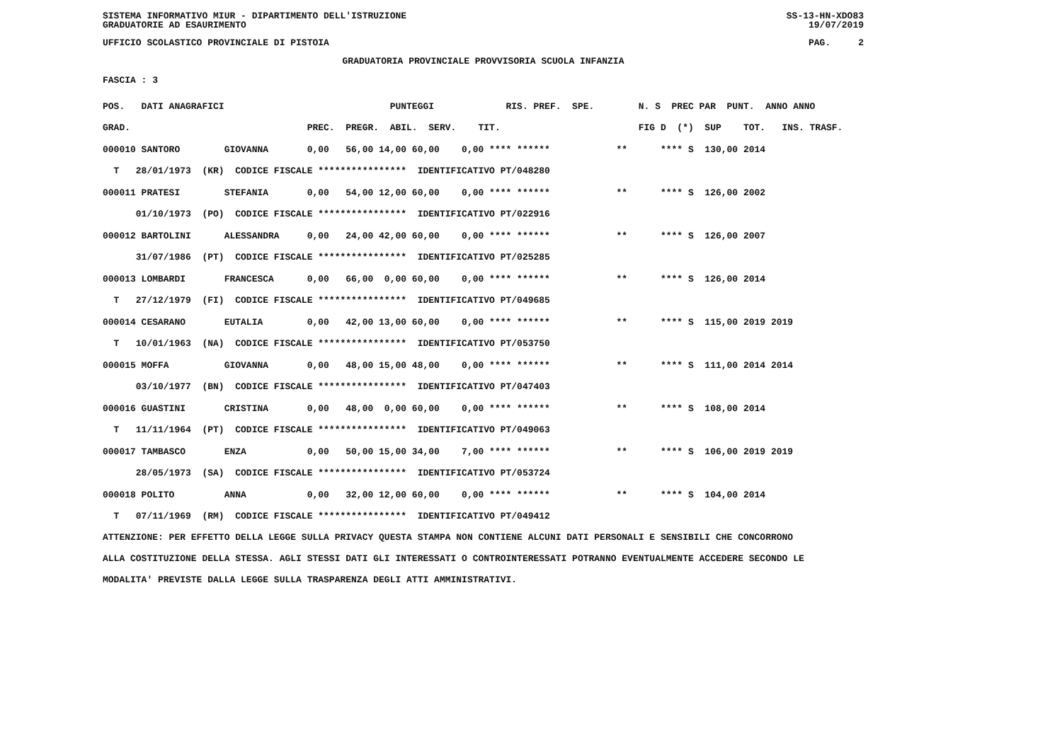SISTEMA INFORMATIVO MIUR - DIPARTIMENTO DELL'ISTRUZIONE SS-13-HN-XDO83
GRADUATORIE AD ESAURIMENTO 19/07/2019
UFFICIO SCOLASTICO PROVINCIALE DI PISTOIA PAG. 2
GRADUATORIA PROVINCIALE PROVVISORIA SCUOLA INFANZIA
FASCIA : 3
| POS. DATI ANAGRAFICI PUNTEGGI RIS. PREF. SPE. N. S PREC PAR PUNT. ANNO ANNO |
| --- |
| GRAD. PREC. PREGR. ABIL. SERV. TIT. FIG D (*) SUP TOT. INS. TRASF. |
| 000010 SANTORO GIOVANNA 0,00 56,00 14,00 60,00 0,00 **** ****** ** **** S 130,00 2014 |
| T 28/01/1973 (KR) CODICE FISCALE **************** IDENTIFICATIVO PT/048280 |
| 000011 PRATESI STEFANIA 0,00 54,00 12,00 60,00 0,00 **** ****** ** **** S 126,00 2002 |
| 01/10/1973 (PO) CODICE FISCALE **************** IDENTIFICATIVO PT/022916 |
| 000012 BARTOLINI ALESSANDRA 0,00 24,00 42,00 60,00 0,00 **** ****** ** **** S 126,00 2007 |
| 31/07/1986 (PT) CODICE FISCALE **************** IDENTIFICATIVO PT/025285 |
| 000013 LOMBARDI FRANCESCA 0,00 66,00 0,00 60,00 0,00 **** ****** ** **** S 126,00 2014 |
| T 27/12/1979 (FI) CODICE FISCALE **************** IDENTIFICATIVO PT/049685 |
| 000014 CESARANO EUTALIA 0,00 42,00 13,00 60,00 0,00 **** ****** ** **** S 115,00 2019 2019 |
| T 10/01/1963 (NA) CODICE FISCALE **************** IDENTIFICATIVO PT/053750 |
| 000015 MOFFA GIOVANNA 0,00 48,00 15,00 48,00 0,00 **** ****** ** **** S 111,00 2014 2014 |
| 03/10/1977 (BN) CODICE FISCALE **************** IDENTIFICATIVO PT/047403 |
| 000016 GUASTINI CRISTINA 0,00 48,00 0,00 60,00 0,00 **** ****** ** **** S 108,00 2014 |
| T 11/11/1964 (PT) CODICE FISCALE **************** IDENTIFICATIVO PT/049063 |
| 000017 TAMBASCO ENZA 0,00 50,00 15,00 34,00 7,00 **** ****** ** **** S 106,00 2019 2019 |
| 28/05/1973 (SA) CODICE FISCALE **************** IDENTIFICATIVO PT/053724 |
| 000018 POLITO ANNA 0,00 32,00 12,00 60,00 0,00 **** ****** ** **** S 104,00 2014 |
| T 07/11/1969 (RM) CODICE FISCALE **************** IDENTIFICATIVO PT/049412 |
ATTENZIONE: PER EFFETTO DELLA LEGGE SULLA PRIVACY QUESTA STAMPA NON CONTIENE ALCUNI DATI PERSONALI E SENSIBILI CHE CONCORRONO
ALLA COSTITUZIONE DELLA STESSA. AGLI STESSI DATI GLI INTERESSATI O CONTROINTERESSATI POTRANNO EVENTUALMENTE ACCEDERE SECONDO LE
MODALITA' PREVISTE DALLA LEGGE SULLA TRASPARENZA DEGLI ATTI AMMINISTRATIVI.